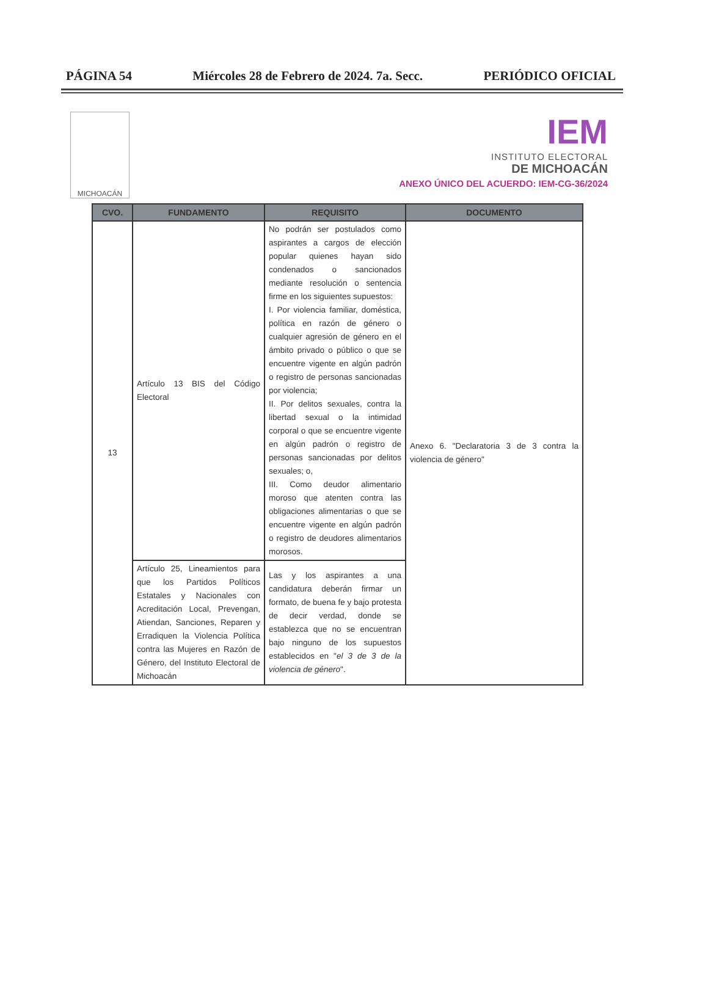PÁGINA 54 Miércoles 28 de Febrero de 2024. 7a. Secc. PERIÓDICO OFICIAL
MICHOACÁN
IEM
INSTITUTO ELECTORAL
DE MICHOACÁN
ANEXO ÚNICO DEL ACUERDO: IEM-CG-36/2024
| CVO. | FUNDAMENTO | REQUISITO | DOCUMENTO |
| --- | --- | --- | --- |
| 13 | Artículo 13 BIS del Código Electoral | No podrán ser postulados como aspirantes a cargos de elección popular quienes hayan sido condenados o sancionados mediante resolución o sentencia firme en los siguientes supuestos: I. Por violencia familiar, doméstica, política en razón de género o cualquier agresión de género en el ámbito privado o público o que se encuentre vigente en algún padrón o registro de personas sancionadas por violencia; II. Por delitos sexuales, contra la libertad sexual o la intimidad corporal o que se encuentre vigente en algún padrón o registro de personas sancionadas por delitos sexuales; o, III. Como deudor alimentario moroso que atenten contra las obligaciones alimentarias o que se encuentre vigente en algún padrón o registro de deudores alimentarios morosos. | Anexo 6. "Declaratoria 3 de 3 contra la violencia de género" |
| | Artículo 25, Lineamientos para que los Partidos Políticos Estatales y Nacionales con Acreditación Local, Prevengan, Atiendan, Sanciones, Reparen y Erradiquen la Violencia Política contra las Mujeres en Razón de Género, del Instituto Electoral de Michoacán | Las y los aspirantes a una candidatura deberán firmar un formato, de buena fe y bajo protesta de decir verdad, donde se establezca que no se encuentran bajo ninguno de los supuestos establecidos en " el 3 de 3 de la violencia de género ". | |